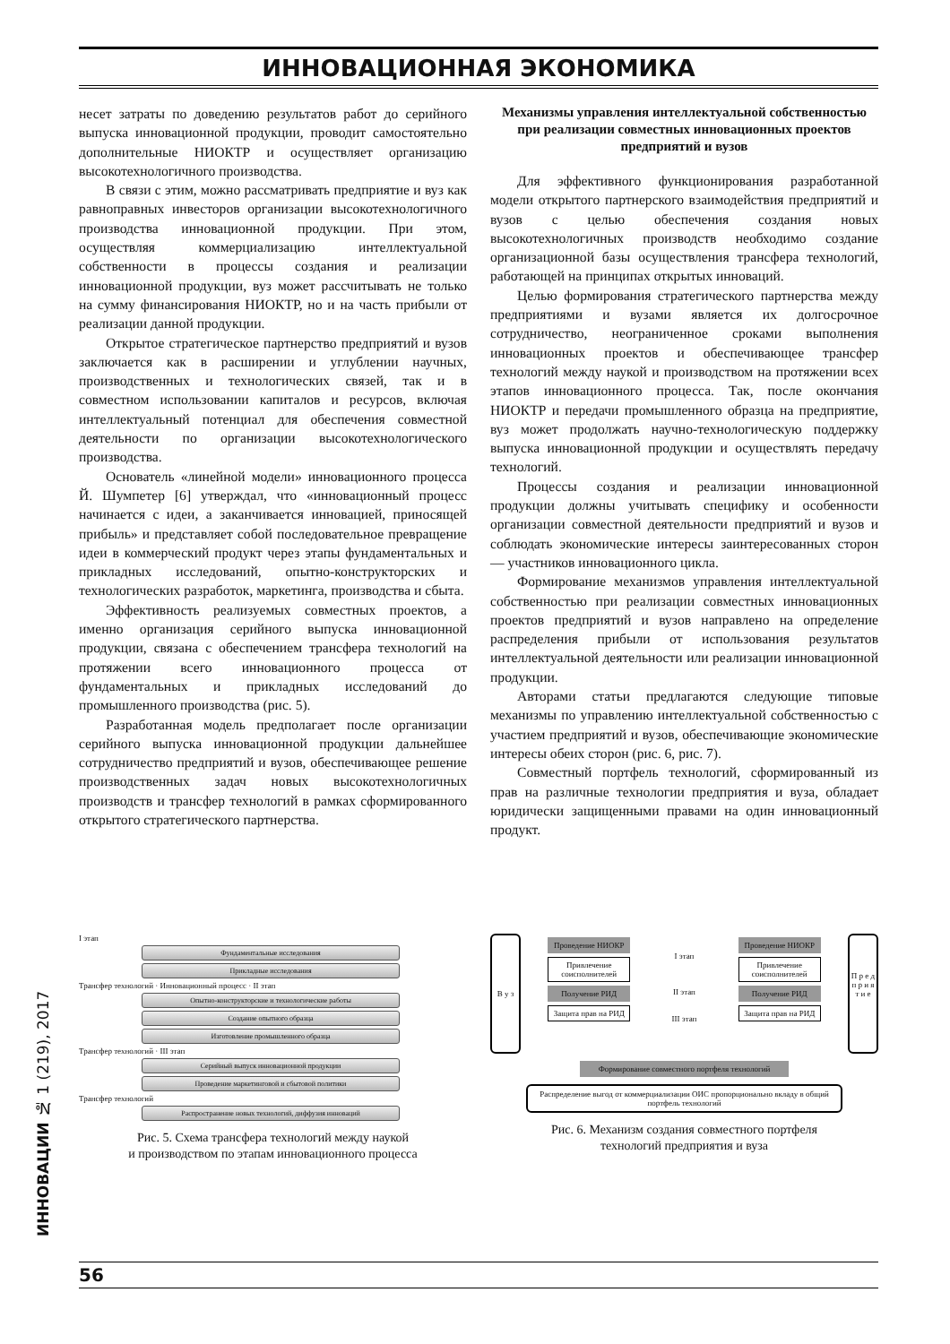ИННОВАЦИОННАЯ ЭКОНОМИКА
несет затраты по доведению результатов работ до серийного выпуска инновационной продукции, проводит самостоятельно дополнительные НИОКТР и осуществляет организацию высокотехнологичного производства.
В связи с этим, можно рассматривать предприятие и вуз как равноправных инвесторов организации высокотехнологичного производства инновационной продукции. При этом, осуществляя коммерциализацию интеллектуальной собственности в процессы создания и реализации инновационной продукции, вуз может рассчитывать не только на сумму финансирования НИОКТР, но и на часть прибыли от реализации данной продукции.
Открытое стратегическое партнерство предприятий и вузов заключается как в расширении и углублении научных, производственных и технологических связей, так и в совместном использовании капиталов и ресурсов, включая интеллектуальный потенциал для обеспечения совместной деятельности по организации высокотехнологического производства.
Основатель «линейной модели» инновационного процесса Й. Шумпетер [6] утверждал, что «инновационный процесс начинается с идеи, а заканчивается инновацией, приносящей прибыль» и представляет собой последовательное превращение идеи в коммерческий продукт через этапы фундаментальных и прикладных исследований, опытно-конструкторских и технологических разработок, маркетинга, производства и сбыта.
Эффективность реализуемых совместных проектов, а именно организация серийного выпуска инновационной продукции, связана с обеспечением трансфера технологий на протяжении всего инновационного процесса от фундаментальных и прикладных исследований до промышленного производства (рис. 5).
Разработанная модель предполагает после организации серийного выпуска инновационной продукции дальнейшее сотрудничество предприятий и вузов, обеспечивающее решение производственных задач новых высокотехнологичных производств и трансфер технологий в рамках сформированного открытого стратегического партнерства.
Механизмы управления интеллектуальной собственностью при реализации совместных инновационных проектов предприятий и вузов
Для эффективного функционирования разработанной модели открытого партнерского взаимодействия предприятий и вузов с целью обеспечения создания новых высокотехнологичных производств необходимо создание организационной базы осуществления трансфера технологий, работающей на принципах открытых инноваций.
Целью формирования стратегического партнерства между предприятиями и вузами является их долгосрочное сотрудничество, неограниченное сроками выполнения инновационных проектов и обеспечивающее трансфер технологий между наукой и производством на протяжении всех этапов инновационного процесса. Так, после окончания НИОКТР и передачи промышленного образца на предприятие, вуз может продолжать научно-технологическую поддержку выпуска инновационной продукции и осуществлять передачу технологий.
Процессы создания и реализации инновационной продукции должны учитывать специфику и особенности организации совместной деятельности предприятий и вузов и соблюдать экономические интересы заинтересованных сторон — участников инновационного цикла.
Формирование механизмов управления интеллектуальной собственностью при реализации совместных инновационных проектов предприятий и вузов направлено на определение распределения прибыли от использования результатов интеллектуальной деятельности или реализации инновационной продукции.
Авторами статьи предлагаются следующие типовые механизмы по управлению интеллектуальной собственностью с участием предприятий и вузов, обеспечивающие экономические интересы обеих сторон (рис. 6, рис. 7).
Совместный портфель технологий, сформированный из прав на различные технологии предприятия и вуза, обладает юридически защищенными правами на один инновационный продукт.
I этап
Фундаментальные исследования
Прикладные исследования
Трансфер технологий · Инновационный процесс · II этап
Опытно-конструкторские и технологические работы
Создание опытного образца
Изготовление промышленного образца
Трансфер технологий · III этап
Серийный выпуск инновационной продукции
Проведение маркетинговой и сбытовой политики
Трансфер технологий
Распространение новых технологий, диффузия инноваций
Рис. 5. Схема трансфера технологий между наукой
и производством по этапам инновационного процесса
В у з
Проведение НИОКР
Привлечение соисполнителей
Получение РИД
Защита прав на РИД
I этап
II этап
III этап
Проведение НИОКР
Привлечение соисполнителей
Получение РИД
Защита прав на РИД
П р е д п р и я т и е
Формирование совместного портфеля технологий
Распределение выгод от коммерциализации ОИС пропорционально вкладу в общий портфель технологий
Рис. 6. Механизм создания совместного портфеля
технологий предприятия и вуза
ИННОВАЦИИ № 1 (219), 2017
56